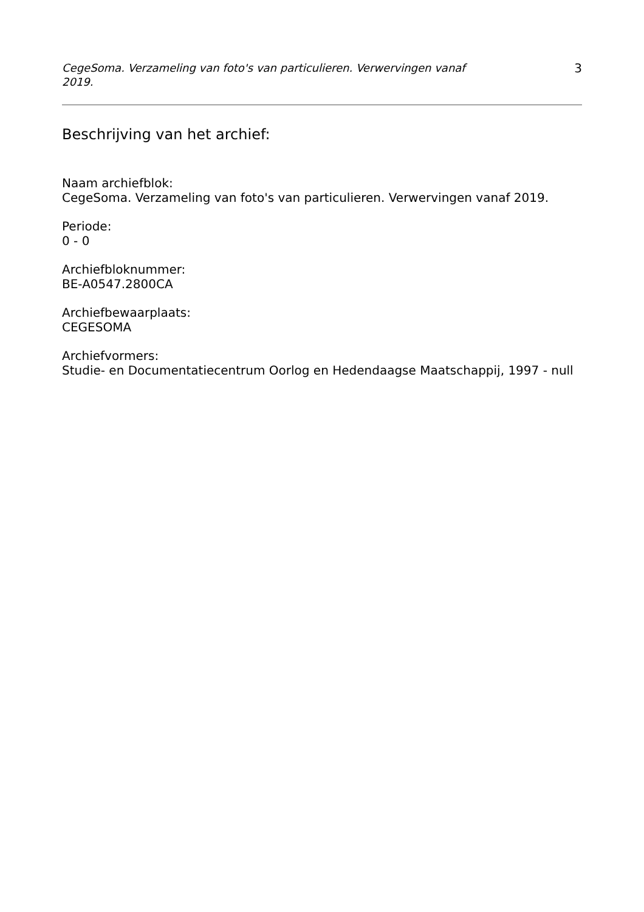CegeSoma. Verzameling van foto's van particulieren. Verwervingen vanaf 2019. 3
Beschrijving van het archief:
Naam archiefblok:
CegeSoma. Verzameling van foto's van particulieren. Verwervingen vanaf 2019.
Periode:
0 - 0
Archiefbloknummer:
BE-A0547.2800CA
Archiefbewaarplaats:
CEGESOMA
Archiefvormers:
Studie- en Documentatiecentrum Oorlog en Hedendaagse Maatschappij, 1997 - null